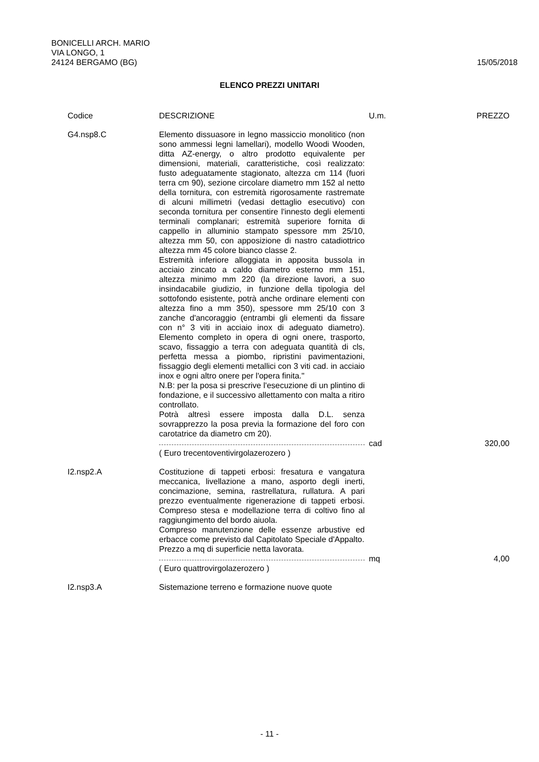BONICELLI ARCH. MARIO
VIA LONGO, 1
24124 BERGAMO (BG)
15/05/2018
ELENCO PREZZI UNITARI
| Codice | DESCRIZIONE | U.m. | PREZZO |
| --- | --- | --- | --- |
| G4.nsp8.C | Elemento dissuasore in legno massiccio monolitico (non sono ammessi legni lamellari), modello Woodi Wooden, ditta AZ-energy, o altro prodotto equivalente per dimensioni, materiali, caratteristiche, così realizzato: fusto adeguatamente stagionato, altezza cm 114 (fuori terra cm 90), sezione circolare diametro mm 152 al netto della tornitura, con estremità rigorosamente rastremate di alcuni millimetri (vedasi dettaglio esecutivo) con seconda tornitura per consentire l'innesto degli elementi terminali complanari; estremità superiore fornita di cappello in alluminio stampato spessore mm 25/10, altezza mm 50, con apposizione di nastro catadiottrico altezza mm 45 colore bianco classe 2. Estremità inferiore alloggiata in apposita bussola in acciaio zincato a caldo diametro esterno mm 151, altezza minimo mm 220 (la direzione lavori, a suo insindacabile giudizio, in funzione della tipologia del sottofondo esistente, potrà anche ordinare elementi con altezza fino a mm 350), spessore mm 25/10 con 3 zanche d'ancoraggio (entrambi gli elementi da fissare con n° 3 viti in acciaio inox di adeguato diametro). Elemento completo in opera di ogni onere, trasporto, scavo, fissaggio a terra con adeguata quantità di cls, perfetta messa a piombo, ripristini pavimentazioni, fissaggio degli elementi metallici con 3 viti cad. in acciaio inox e ogni altro onere per l'opera finita." N.B: per la posa si prescrive l'esecuzione di un plintino di fondazione, e il successivo allettamento con malta a ritiro controllato. Potrà altresì essere imposta dalla D.L. senza sovrapprezzo la posa previa la formazione del foro con carotatrice da diametro cm 20). | | |
| | | cad | 320,00 |
| | ( Euro trecentoventivirgolazerozero ) | | |
| I2.nsp2.A | Costituzione di tappeti erbosi: fresatura e vangatura meccanica, livellazione a mano, asporto degli inerti, concimazione, semina, rastrellatura, rullatura. A pari prezzo eventualmente rigenerazione di tappeti erbosi. Compreso stesa e modellazione terra di coltivo fino al raggiungimento del bordo aiuola. Compreso manutenzione delle essenze arbustive ed erbacce come previsto dal Capitolato Speciale d'Appalto. Prezzo a mq di superficie netta lavorata. | | |
| | | mq | 4,00 |
| | ( Euro quattrovirgolazerozero ) | | |
| I2.nsp3.A | Sistemazione terreno e formazione nuove quote | | |
- 11 -